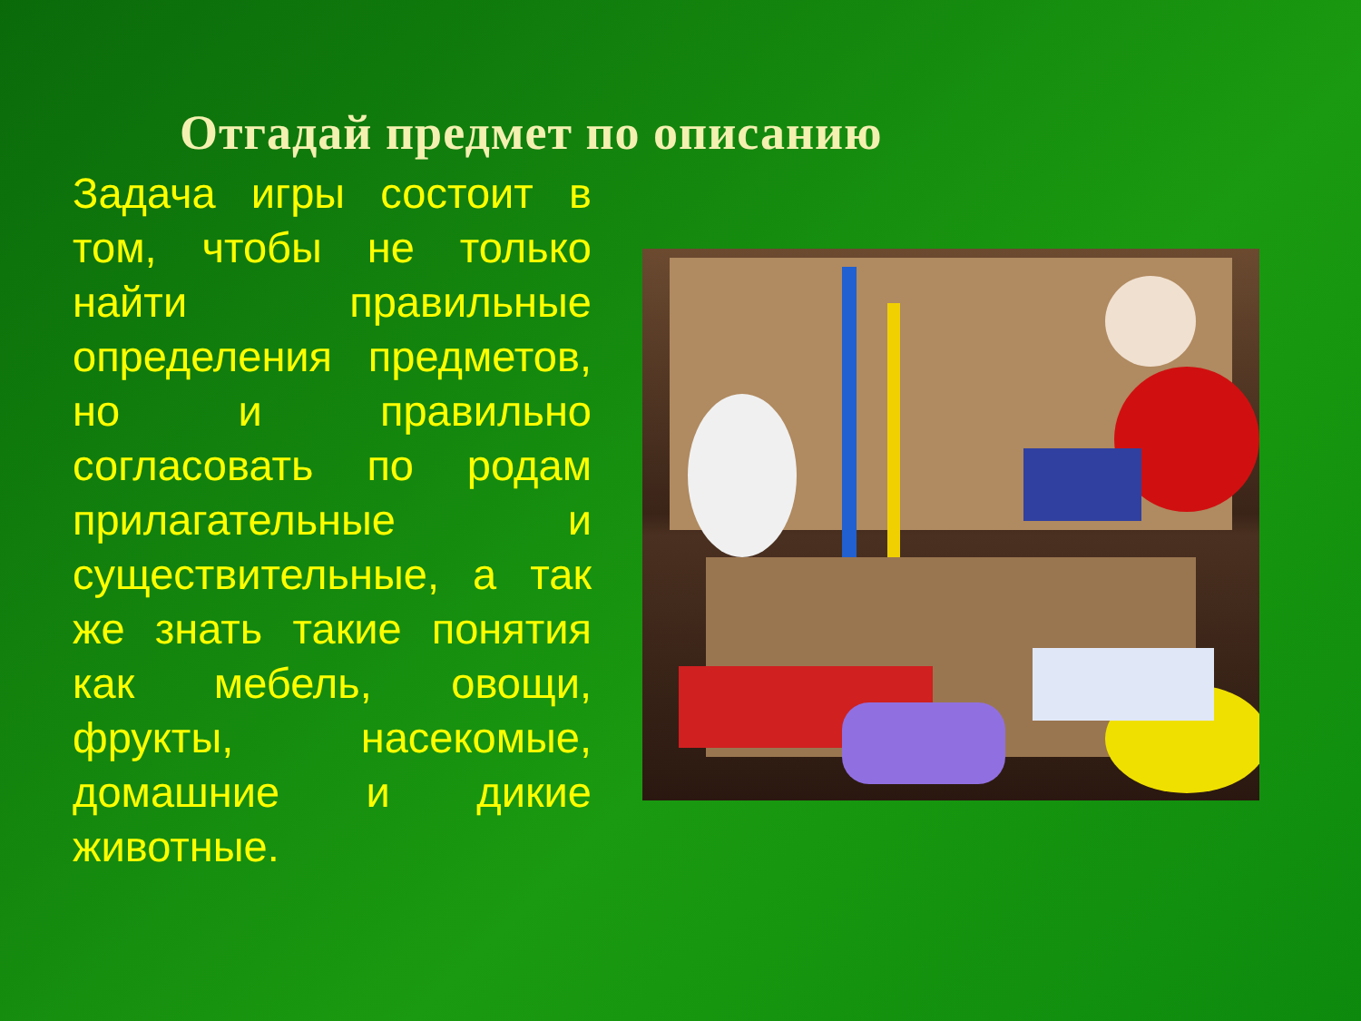Отгадай предмет по описанию
Задача игры состоит в том, чтобы не только найти правильные определения предметов, но и правильно согласовать по родам прилагательные и существительные, а так же знать такие понятия как мебель, овощи, фрукты, насекомые, домашние и дикие животные.